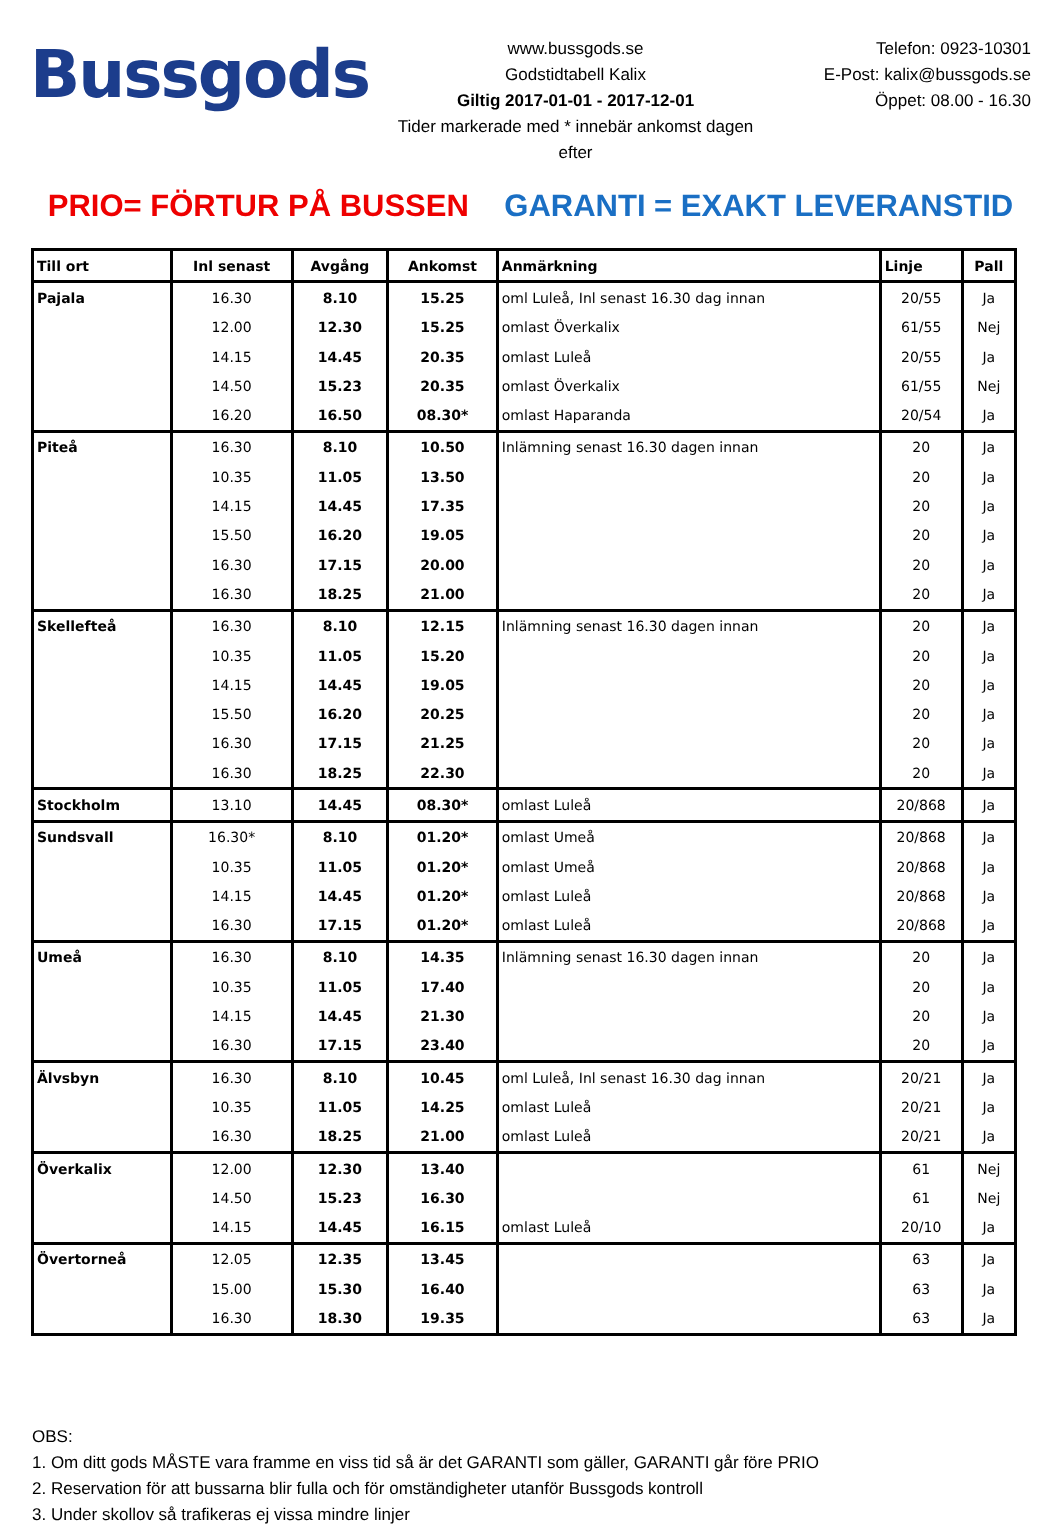Bussgods
www.bussgods.se
Godstidtabell Kalix
Giltig 2017-01-01 - 2017-12-01
Tider markerade med * innebär ankomst dagen efter
Telefon: 0923-10301
E-Post: kalix@bussgods.se
Öppet: 08.00 - 16.30
PRIO= FÖRTUR PÅ BUSSEN GARANTI = EXAKT LEVERANSTID
| Till ort | Inl senast | Avgång | Ankomst | Anmärkning | Linje | Pall |
| --- | --- | --- | --- | --- | --- | --- |
| Pajala | 16.30 | 8.10 | 15.25 | oml Luleå, Inl senast 16.30 dag innan | 20/55 | Ja |
| | 12.00 | 12.30 | 15.25 | omlast Överkalix | 61/55 | Nej |
| | 14.15 | 14.45 | 20.35 | omlast Luleå | 20/55 | Ja |
| | 14.50 | 15.23 | 20.35 | omlast Överkalix | 61/55 | Nej |
| | 16.20 | 16.50 | 08.30* | omlast Haparanda | 20/54 | Ja |
| Piteå | 16.30 | 8.10 | 10.50 | Inlämning senast 16.30 dagen innan | 20 | Ja |
| | 10.35 | 11.05 | 13.50 | | 20 | Ja |
| | 14.15 | 14.45 | 17.35 | | 20 | Ja |
| | 15.50 | 16.20 | 19.05 | | 20 | Ja |
| | 16.30 | 17.15 | 20.00 | | 20 | Ja |
| | 16.30 | 18.25 | 21.00 | | 20 | Ja |
| Skellefteå | 16.30 | 8.10 | 12.15 | Inlämning senast 16.30 dagen innan | 20 | Ja |
| | 10.35 | 11.05 | 15.20 | | 20 | Ja |
| | 14.15 | 14.45 | 19.05 | | 20 | Ja |
| | 15.50 | 16.20 | 20.25 | | 20 | Ja |
| | 16.30 | 17.15 | 21.25 | | 20 | Ja |
| | 16.30 | 18.25 | 22.30 | | 20 | Ja |
| Stockholm | 13.10 | 14.45 | 08.30* | omlast Luleå | 20/868 | Ja |
| Sundsvall | 16.30* | 8.10 | 01.20* | omlast Umeå | 20/868 | Ja |
| | 10.35 | 11.05 | 01.20* | omlast Umeå | 20/868 | Ja |
| | 14.15 | 14.45 | 01.20* | omlast Luleå | 20/868 | Ja |
| | 16.30 | 17.15 | 01.20* | omlast Luleå | 20/868 | Ja |
| Umeå | 16.30 | 8.10 | 14.35 | Inlämning senast 16.30 dagen innan | 20 | Ja |
| | 10.35 | 11.05 | 17.40 | | 20 | Ja |
| | 14.15 | 14.45 | 21.30 | | 20 | Ja |
| | 16.30 | 17.15 | 23.40 | | 20 | Ja |
| Älvsbyn | 16.30 | 8.10 | 10.45 | oml Luleå, Inl senast 16.30 dag innan | 20/21 | Ja |
| | 10.35 | 11.05 | 14.25 | omlast Luleå | 20/21 | Ja |
| | 16.30 | 18.25 | 21.00 | omlast Luleå | 20/21 | Ja |
| Överkalix | 12.00 | 12.30 | 13.40 | | 61 | Nej |
| | 14.50 | 15.23 | 16.30 | | 61 | Nej |
| | 14.15 | 14.45 | 16.15 | omlast Luleå | 20/10 | Ja |
| Övertorneå | 12.05 | 12.35 | 13.45 | | 63 | Ja |
| | 15.00 | 15.30 | 16.40 | | 63 | Ja |
| | 16.30 | 18.30 | 19.35 | | 63 | Ja |
OBS:
1. Om ditt gods MÅSTE vara framme en viss tid så är det GARANTI som gäller, GARANTI går före PRIO
2. Reservation för att bussarna blir fulla och för omständigheter utanför Bussgods kontroll
3. Under skollov så trafikeras ej vissa mindre linjer